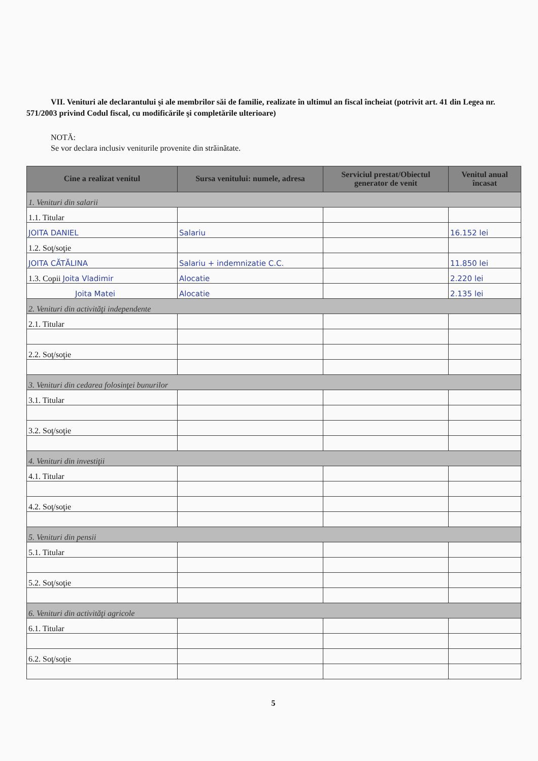VII. Venituri ale declarantului şi ale membrilor săi de familie, realizate în ultimul an fiscal încheiat (potrivit art. 41 din Legea nr. 571/2003 privind Codul fiscal, cu modificările şi completările ulterioare)
NOTĂ:
Se vor declara inclusiv veniturile provenite din străinătate.
| Cine a realizat venitul | Sursa venitului: numele, adresa | Serviciul prestat/Obiectul generator de venit | Venitul anual încasat |
| --- | --- | --- | --- |
| 1. Venituri din salarii | | | |
| 1.1. Titular | | | |
| JOITA DANIEL | Salariu | | 16.152 lei |
| 1.2. Soţ/soţie | | | |
| JOITA CĂTĂLINA | Salariu + indemnizatie C.C. | | 11.850 lei |
| 1.3. Copii Joita Vladimir | Alocatie | | 2.220 lei |
| Joita Matei | Alocatie | | 2.135 lei |
| 2. Venituri din activităţi independente | | | |
| 2.1. Titular | | | |
| 2.2. Soţ/soţie | | | |
| 3. Venituri din cedarea folosinţei bunurilor | | | |
| 3.1. Titular | | | |
| 3.2. Soţ/soţie | | | |
| 4. Venituri din investiţii | | | |
| 4.1. Titular | | | |
| 4.2. Soţ/soţie | | | |
| 5. Venituri din pensii | | | |
| 5.1. Titular | | | |
| 5.2. Soţ/soţie | | | |
| 6. Venituri din activităţi agricole | | | |
| 6.1. Titular | | | |
| 6.2. Soţ/soţie | | | |
5